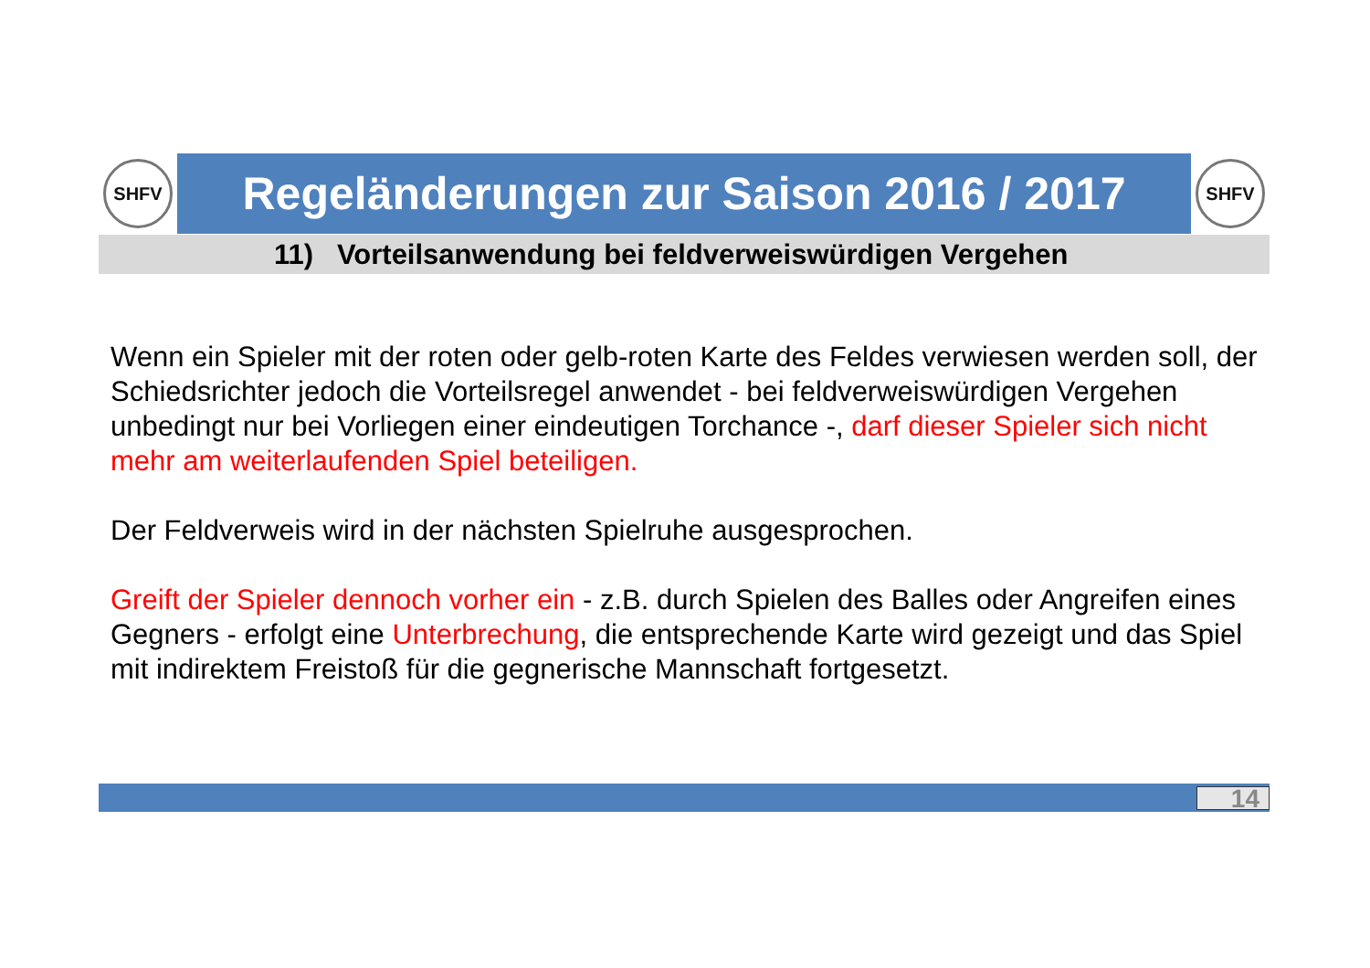SHFV
Regeländerungen zur Saison 2016 / 2017
SHFV
11) Vorteilsanwendung bei feldverweiswürdigen Vergehen
Wenn ein Spieler mit der roten oder gelb-roten Karte des Feldes verwiesen werden soll, der Schiedsrichter jedoch die Vorteilsregel anwendet - bei feldverweiswürdigen Vergehen unbedingt nur bei Vorliegen einer eindeutigen Torchance -, darf dieser Spieler sich nicht mehr am weiterlaufenden Spiel beteiligen.
Der Feldverweis wird in der nächsten Spielruhe ausgesprochen.
Greift der Spieler dennoch vorher ein - z.B. durch Spielen des Balles oder Angreifen eines Gegners - erfolgt eine Unterbrechung, die entsprechende Karte wird gezeigt und das Spiel mit indirektem Freistoß für die gegnerische Mannschaft fortgesetzt.
14